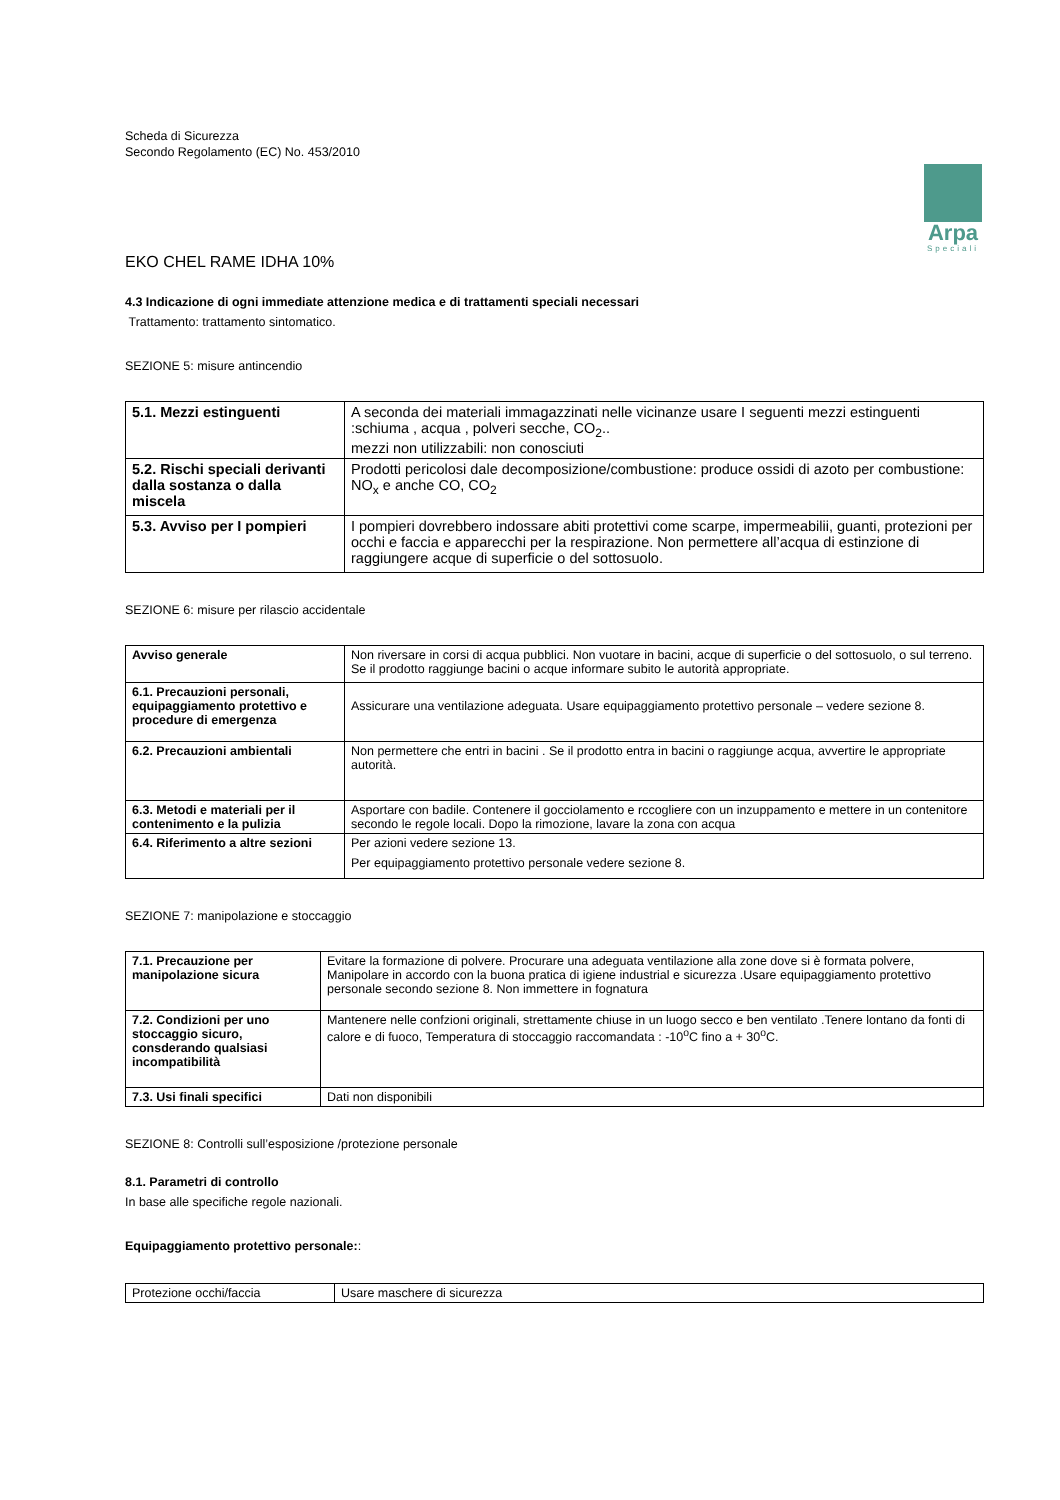Scheda di Sicurezza
Secondo Regolamento (EC) No. 453/2010
Arpa
Speciali
EKO CHEL RAME IDHA 10%
4.3 Indicazione di ogni immediate attenzione medica e di trattamenti speciali necessari
Trattamento: trattamento sintomatico.
SEZIONE 5: misure antincendio
| 5.1. Mezzi estinguenti | A seconda dei materiali immagazzinati nelle vicinanze usare I seguenti mezzi estinguenti :schiuma , acqua , polveri secche, CO<sub>2</sub>.. mezzi non utilizzabili: non conosciuti |
| 5.2. Rischi speciali derivanti dalla sostanza o dalla miscela | Prodotti pericolosi dale decomposizione/combustione: produce ossidi di azoto per combustione: NO<sub>x</sub> e anche CO, CO<sub>2</sub> |
| 5.3. Avviso per I pompieri | I pompieri dovrebbero indossare abiti protettivi come scarpe, impermeabilii, guanti, protezioni per occhi e faccia e apparecchi per la respirazione. Non permettere all’acqua di estinzione di raggiungere acque di superficie o del sottosuolo. |
SEZIONE 6: misure per rilascio accidentale
| Avviso generale | Non riversare in corsi di acqua pubblici. Non vuotare in bacini, acque di superficie o del sottosuolo, o sul terreno. Se il prodotto raggiunge bacini o acque informare subito le autorità appropriate. |
| 6.1. Precauzioni personali, equipaggiamento protettivo e procedure di emergenza | Assicurare una ventilazione adeguata. Usare equipaggiamento protettivo personale – vedere sezione 8. |
| 6.2. Precauzioni ambientali | Non permettere che entri in bacini . Se il prodotto entra in bacini o raggiunge acqua, avvertire le appropriate autorità. |
| 6.3. Metodi e materiali per il contenimento e la pulizia | Asportare con badile. Contenere il gocciolamento e rccogliere con un inzuppamento e mettere in un contenitore secondo le regole locali. Dopo la rimozione, lavare la zona con acqua |
| 6.4. Riferimento a altre sezioni | Per azioni vedere sezione 13. Per equipaggiamento protettivo personale vedere sezione 8. |
SEZIONE 7: manipolazione e stoccaggio
| 7.1. Precauzione per manipolazione sicura | Evitare la formazione di polvere. Procurare una adeguata ventilazione alla zone dove si è formata polvere, Manipolare in accordo con la buona pratica di igiene industrial e sicurezza .Usare equipaggiamento protettivo personale secondo sezione 8. Non immettere in fognatura |
| 7.2. Condizioni per uno stoccaggio sicuro, consderando qualsiasi incompatibilità | Mantenere nelle confzioni originali, strettamente chiuse in un luogo secco e ben ventilato .Tenere lontano da fonti di calore e di fuoco, Temperatura di stoccaggio raccomandata : -10<sup>o</sup>C fino a + 30<sup>o</sup>C. |
| 7.3. Usi finali specifici | Dati non disponibili |
SEZIONE 8: Controlli sull’esposizione /protezione personale
8.1. Parametri di controllo
In base alle specifiche regole nazionali.
Equipaggiamento protettivo personale::
| Protezione occhi/faccia | Usare maschere di sicurezza |